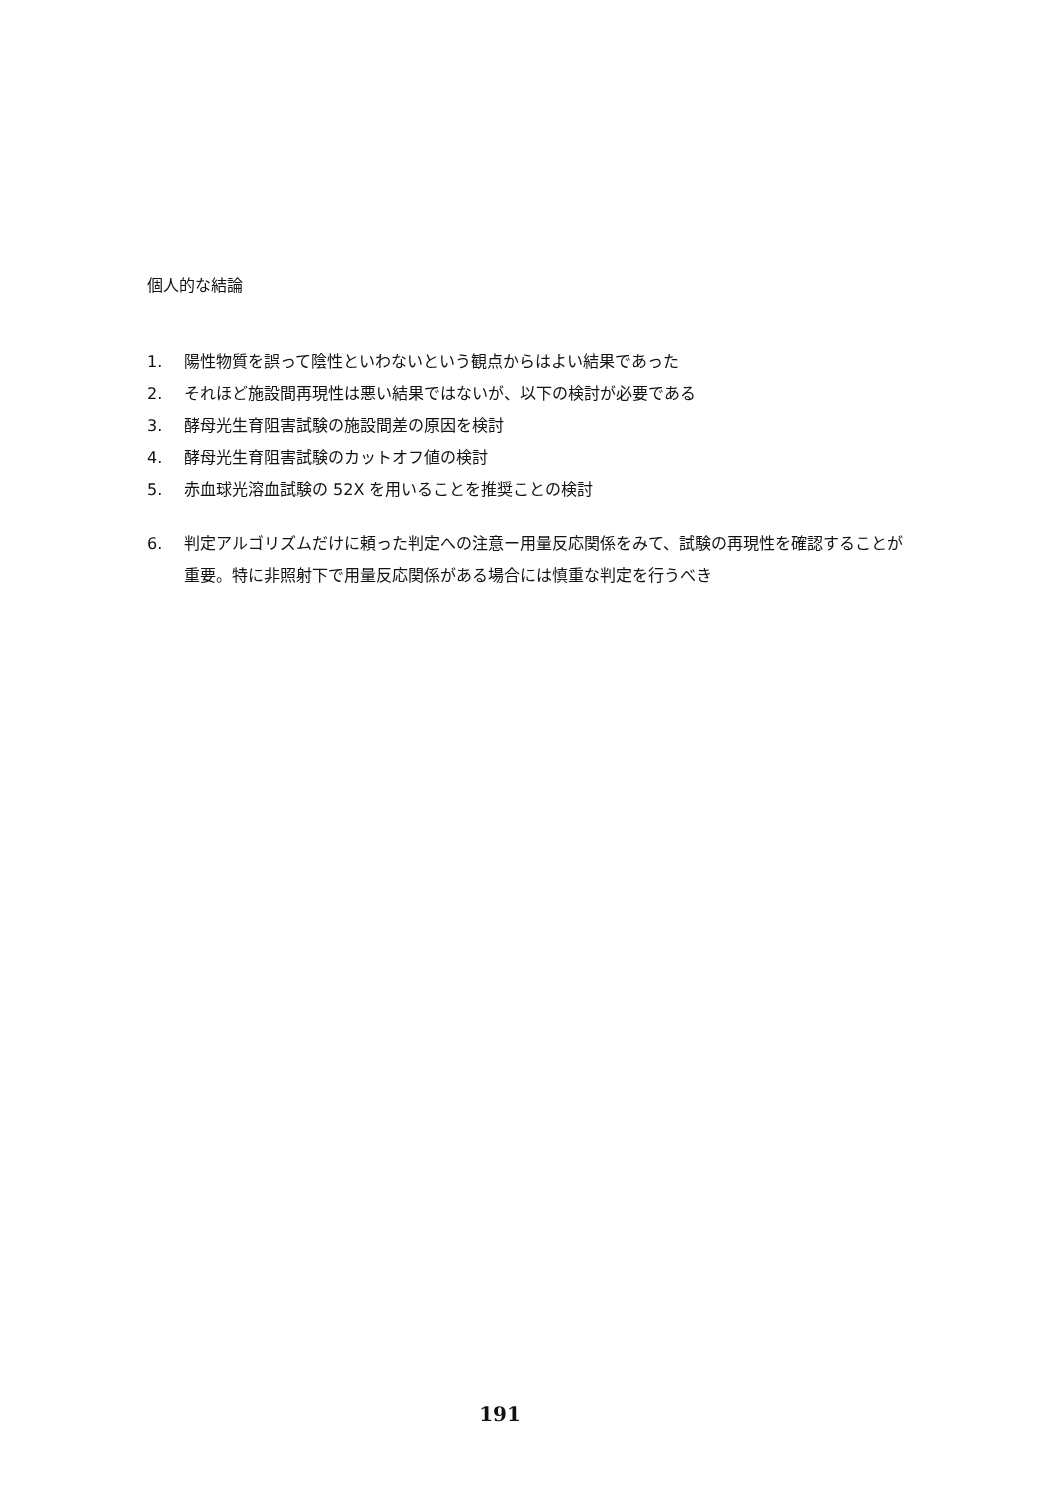個人的な結論
1. 陽性物質を誤って陰性といわないという観点からはよい結果であった
2. それほど施設間再現性は悪い結果ではないが、以下の検討が必要である
3. 酵母光生育阻害試験の施設間差の原因を検討
4. 酵母光生育阻害試験のカットオフ値の検討
5. 赤血球光溶血試験の 52X を用いることを推奨ことの検討
6. 判定アルゴリズムだけに頼った判定への注意ー用量反応関係をみて、試験の再現性を確認することが重要。特に非照射下で用量反応関係がある場合には慎重な判定を行うべき
191